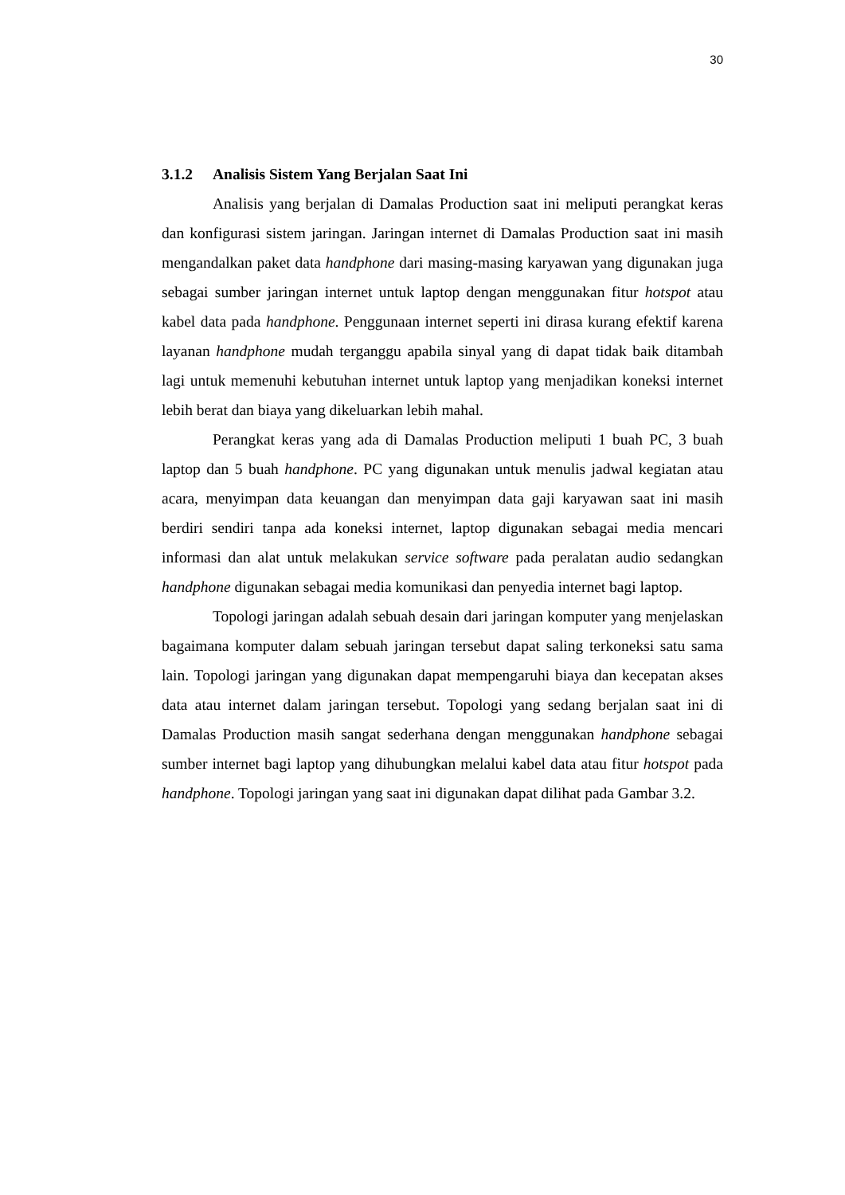30
3.1.2 Analisis Sistem Yang Berjalan Saat Ini
Analisis yang berjalan di Damalas Production saat ini meliputi perangkat keras dan konfigurasi sistem jaringan. Jaringan internet di Damalas Production saat ini masih mengandalkan paket data handphone dari masing-masing karyawan yang digunakan juga sebagai sumber jaringan internet untuk laptop dengan menggunakan fitur hotspot atau kabel data pada handphone. Penggunaan internet seperti ini dirasa kurang efektif karena layanan handphone mudah terganggu apabila sinyal yang di dapat tidak baik ditambah lagi untuk memenuhi kebutuhan internet untuk laptop yang menjadikan koneksi internet lebih berat dan biaya yang dikeluarkan lebih mahal.
Perangkat keras yang ada di Damalas Production meliputi 1 buah PC, 3 buah laptop dan 5 buah handphone. PC yang digunakan untuk menulis jadwal kegiatan atau acara, menyimpan data keuangan dan menyimpan data gaji karyawan saat ini masih berdiri sendiri tanpa ada koneksi internet, laptop digunakan sebagai media mencari informasi dan alat untuk melakukan service software pada peralatan audio sedangkan handphone digunakan sebagai media komunikasi dan penyedia internet bagi laptop.
Topologi jaringan adalah sebuah desain dari jaringan komputer yang menjelaskan bagaimana komputer dalam sebuah jaringan tersebut dapat saling terkoneksi satu sama lain. Topologi jaringan yang digunakan dapat mempengaruhi biaya dan kecepatan akses data atau internet dalam jaringan tersebut. Topologi yang sedang berjalan saat ini di Damalas Production masih sangat sederhana dengan menggunakan handphone sebagai sumber internet bagi laptop yang dihubungkan melalui kabel data atau fitur hotspot pada handphone. Topologi jaringan yang saat ini digunakan dapat dilihat pada Gambar 3.2.